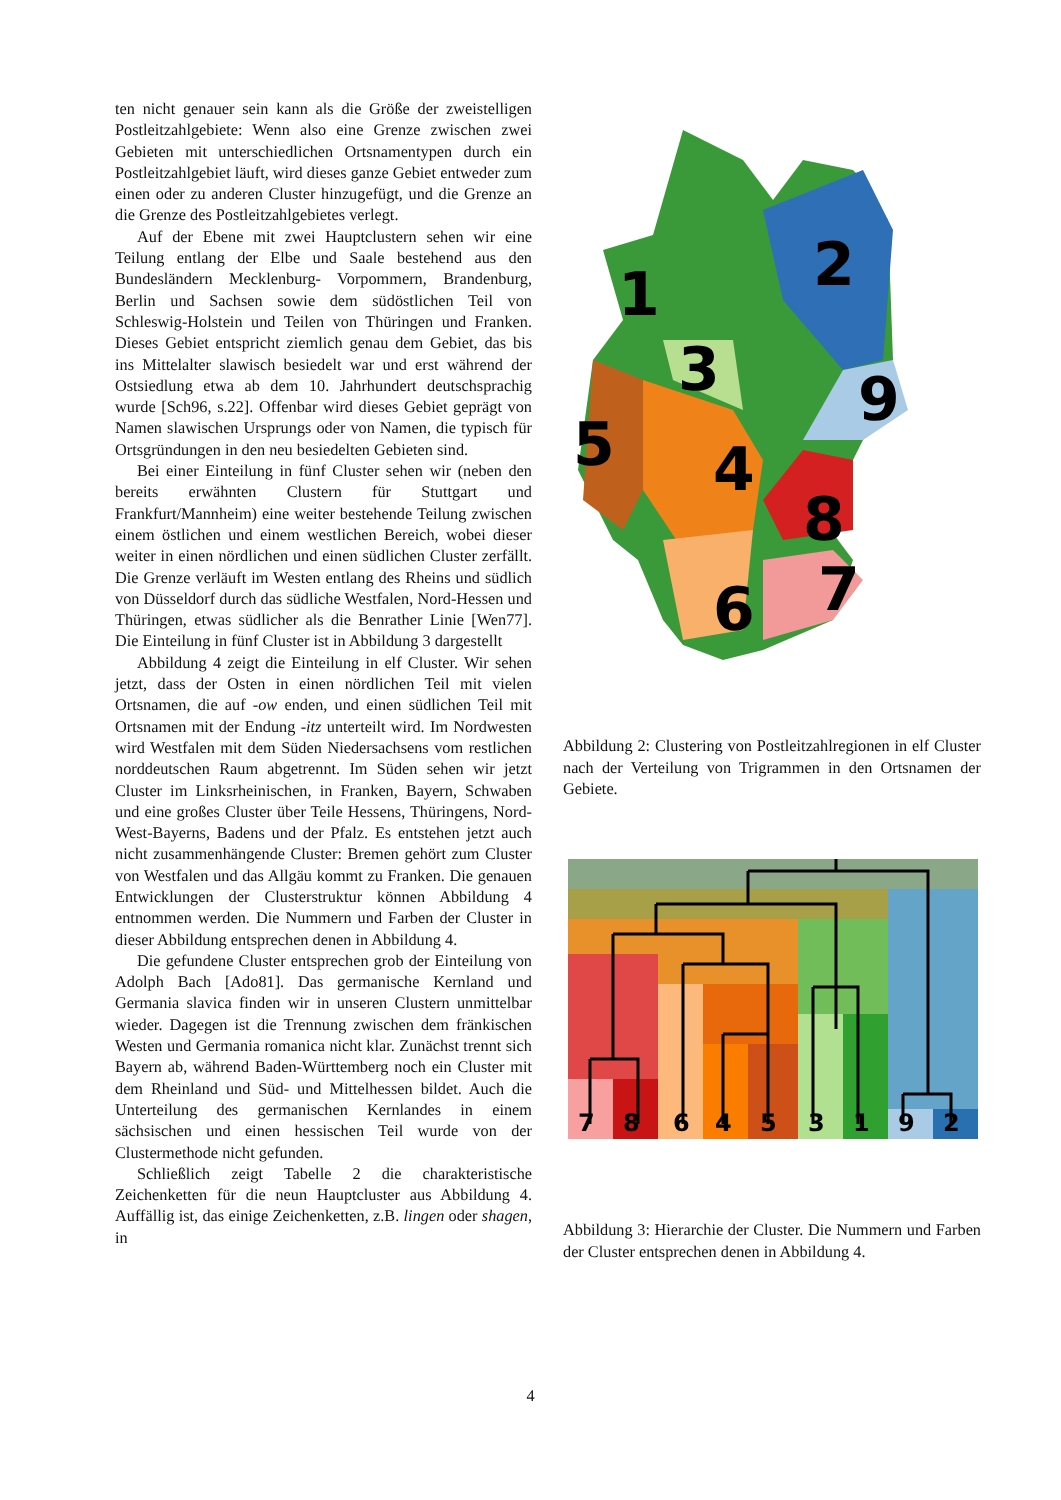ten nicht genauer sein kann als die Größe der zweistelligen Postleitzahlgebiete: Wenn also eine Grenze zwischen zwei Gebieten mit unterschiedlichen Ortsnamentypen durch ein Postleitzahlgebiet läuft, wird dieses ganze Gebiet entweder zum einen oder zu anderen Cluster hinzugefügt, und die Grenze an die Grenze des Postleitzahlgebietes verlegt.
Auf der Ebene mit zwei Hauptclustern sehen wir eine Teilung entlang der Elbe und Saale bestehend aus den Bundesländern Mecklenburg- Vorpommern, Brandenburg, Berlin und Sachsen sowie dem südöstlichen Teil von Schleswig-Holstein und Teilen von Thüringen und Franken. Dieses Gebiet entspricht ziemlich genau dem Gebiet, das bis ins Mittelalter slawisch besiedelt war und erst während der Ostsiedlung etwa ab dem 10. Jahrhundert deutschsprachig wurde [Sch96, s.22]. Offenbar wird dieses Gebiet geprägt von Namen slawischen Ursprungs oder von Namen, die typisch für Ortsgründungen in den neu besiedelten Gebieten sind.
Bei einer Einteilung in fünf Cluster sehen wir (neben den bereits erwähnten Clustern für Stuttgart und Frankfurt/Mannheim) eine weiter bestehende Teilung zwischen einem östlichen und einem westlichen Bereich, wobei dieser weiter in einen nördlichen und einen südlichen Cluster zerfällt. Die Grenze verläuft im Westen entlang des Rheins und südlich von Düsseldorf durch das südliche Westfalen, Nord-Hessen und Thüringen, etwas südlicher als die Benrather Linie [Wen77]. Die Einteilung in fünf Cluster ist in Abbildung 3 dargestellt
Abbildung 4 zeigt die Einteilung in elf Cluster. Wir sehen jetzt, dass der Osten in einen nördlichen Teil mit vielen Ortsnamen, die auf -ow enden, und einen südlichen Teil mit Ortsnamen mit der Endung -itz unterteilt wird. Im Nordwesten wird Westfalen mit dem Süden Niedersachsens vom restlichen norddeutschen Raum abgetrennt. Im Süden sehen wir jetzt Cluster im Linksrheinischen, in Franken, Bayern, Schwaben und eine großes Cluster über Teile Hessens, Thüringens, Nord-West-Bayerns, Badens und der Pfalz. Es entstehen jetzt auch nicht zusammenhängende Cluster: Bremen gehört zum Cluster von Westfalen und das Allgäu kommt zu Franken. Die genauen Entwicklungen der Clusterstruktur können Abbildung 4 entnommen werden. Die Nummern und Farben der Cluster in dieser Abbildung entsprechen denen in Abbildung 4.
Die gefundene Cluster entsprechen grob der Einteilung von Adolph Bach [Ado81]. Das germanische Kernland und Germania slavica finden wir in unseren Clustern unmittelbar wieder. Dagegen ist die Trennung zwischen dem fränkischen Westen und Germania romanica nicht klar. Zunächst trennt sich Bayern ab, während Baden-Württemberg noch ein Cluster mit dem Rheinland und Süd- und Mittelhessen bildet. Auch die Unterteilung des germanischen Kernlandes in einem sächsischen und einen hessischen Teil wurde von der Clustermethode nicht gefunden.
Schließlich zeigt Tabelle 2 die charakteristische Zeichenketten für die neun Hauptcluster aus Abbildung 4. Auffällig ist, das einige Zeichenketten, z.B. lingen oder shagen, in
1
2
3
4
5
6
7
8
9
Abbildung 2: Clustering von Postleitzahlregionen in elf Cluster nach der Verteilung von Trigrammen in den Ortsnamen der Gebiete.
7
8
6
4
5
3
1
9
2
Abbildung 3: Hierarchie der Cluster. Die Nummern und Farben der Cluster entsprechen denen in Abbildung 4.
4